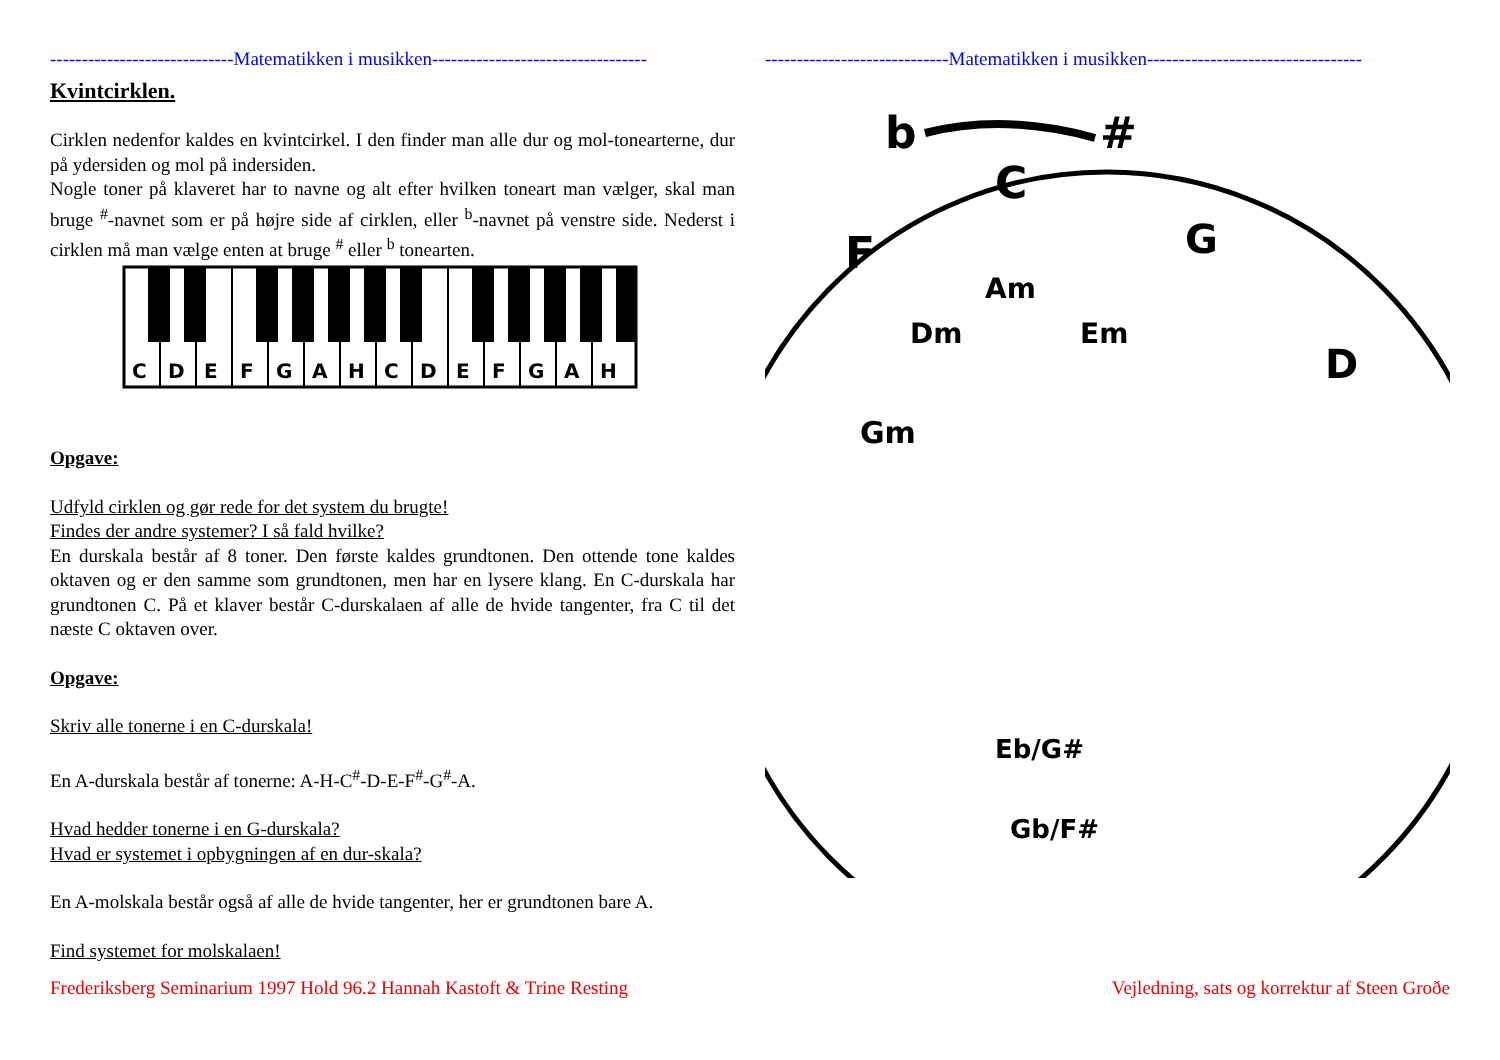-----------------------------Matematikken i musikken----------------------------------
Kvintcirklen.
Cirklen nedenfor kaldes en kvintcirkel. I den finder man alle dur og mol-tonearterne, dur på ydersiden og mol på indersiden.
Nogle toner på klaveret har to navne og alt efter hvilken toneart man vælger, skal man bruge <sup>#</sup>-navnet som er på højre side af cirklen, eller <sup>b</sup>-navnet på venstre side. Nederst i cirklen må man vælge enten at bruge <sup>#</sup> eller <sup>b</sup> tonearten.
C
D
E
F
G
A
H
C
D
E
F
G
A
H
Opgave:
Udfyld cirklen og gør rede for det system du brugte!
Findes der andre systemer? I så fald hvilke?
En durskala består af 8 toner. Den første kaldes grundtonen. Den ottende tone kaldes oktaven og er den samme som grundtonen, men har en lysere klang. En C-durskala har grundtonen C. På et klaver består C-durskalaen af alle de hvide tangenter, fra C til det næste C oktaven over.
Opgave:
Skriv alle tonerne i en C-durskala!
En A-durskala består af tonerne: A-H-C<sup>#</sup>-D-E-F<sup>#</sup>-G<sup>#</sup>-A.
Hvad hedder tonerne i en G-durskala?
Hvad er systemet i opbygningen af en dur-skala?
En A-molskala består også af alle de hvide tangenter, her er grundtonen bare A.
Find systemet for molskalaen!
-----------------------------Matematikken i musikken----------------------------------
b
#
C
F
G
D
Dm
Am
Em
Gm
Eb/G#
Gb/F#
Frederiksberg Seminarium 1997 Hold 96.2 Hannah Kastoft & Trine Resting Vejledning, sats og korrektur af Steen Groðe